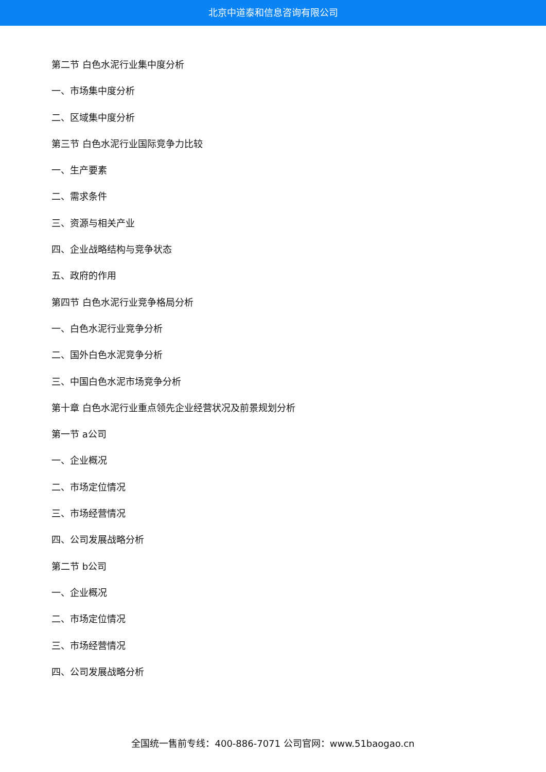北京中道泰和信息咨询有限公司
第二节 白色水泥行业集中度分析
一、市场集中度分析
二、区域集中度分析
第三节 白色水泥行业国际竞争力比较
一、生产要素
二、需求条件
三、资源与相关产业
四、企业战略结构与竞争状态
五、政府的作用
第四节 白色水泥行业竞争格局分析
一、白色水泥行业竞争分析
二、国外白色水泥竞争分析
三、中国白色水泥市场竞争分析
第十章 白色水泥行业重点领先企业经营状况及前景规划分析
第一节 a公司
一、企业概况
二、市场定位情况
三、市场经营情况
四、公司发展战略分析
第二节 b公司
一、企业概况
二、市场定位情况
三、市场经营情况
四、公司发展战略分析
全国统一售前专线：400-886-7071 公司官网：www.51baogao.cn